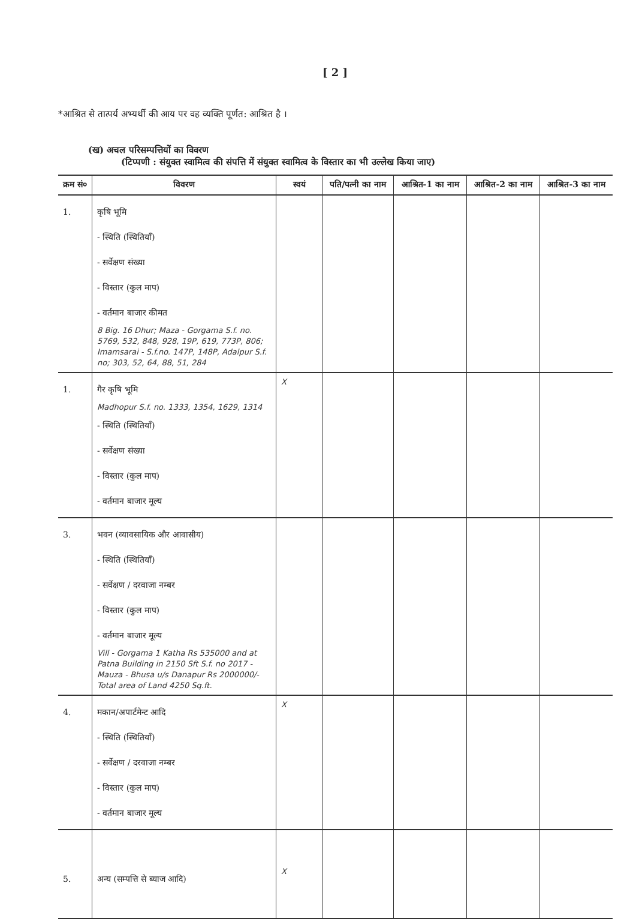[ 2 ]
*आश्रित से तात्पर्य अभ्यर्थी की आय पर वह व्यक्ति पूर्णत: आश्रित है ।
(ख) अचल परिसम्पत्तियों का विवरण
(टिप्पणी : संयुक्त स्वामित्व की संपत्ति में संयुक्त स्वामित्व के विस्तार का भी उल्लेख किया जाए)
| क्रम सं० | विवरण | स्वयं | पति/पत्नी का नाम | आश्रित-1 का नाम | आश्रित-2 का नाम | आश्रित-3 का नाम |
| --- | --- | --- | --- | --- | --- | --- |
| 1. | कृषि भूमि - स्थिति (स्थितियाँ) - सर्वेक्षण संख्या - विस्तार (कुल माप) - वर्तमान बाजार कीमत 8 Big. 16 Dhur; Maza - Gorgama S.f. no. 5769, 532, 848, 928, 19P, 619, 773P, 806; Imamsarai - S.f.no. 147P, 148P, Adalpur S.f. no; 303, 52, 64, 88, 51, 284 | | | | | |
| 1. | गैर कृषि भूमि Madhopur S.f. no. 1333, 1354, 1629, 1314 - स्थिति (स्थितियाँ) - सर्वेक्षण संख्या - विस्तार (कुल माप) - वर्तमान बाजार मूल्य | X | | | | |
| 3. | भवन (व्यावसायिक और आवासीय) - स्थिति (स्थितियाँ) - सर्वेक्षण / दरवाजा नम्बर - विस्तार (कुल माप) - वर्तमान बाजार मूल्य Vill - Gorgama 1 Katha Rs 535000 and at Patna Building in 2150 Sft S.f. no 2017 - Mauza - Bhusa u/s Danapur Rs 2000000/- Total area of Land 4250 Sq.ft. | | | | | |
| 4. | मकान/अपार्टमेन्ट आदि - स्थिति (स्थितियाँ) - सर्वेक्षण / दरवाजा नम्बर - विस्तार (कुल माप) - वर्तमान बाजार मूल्य | X | | | | |
| 5. | अन्य (सम्पत्ति से ब्याज आदि) | X | | | | |